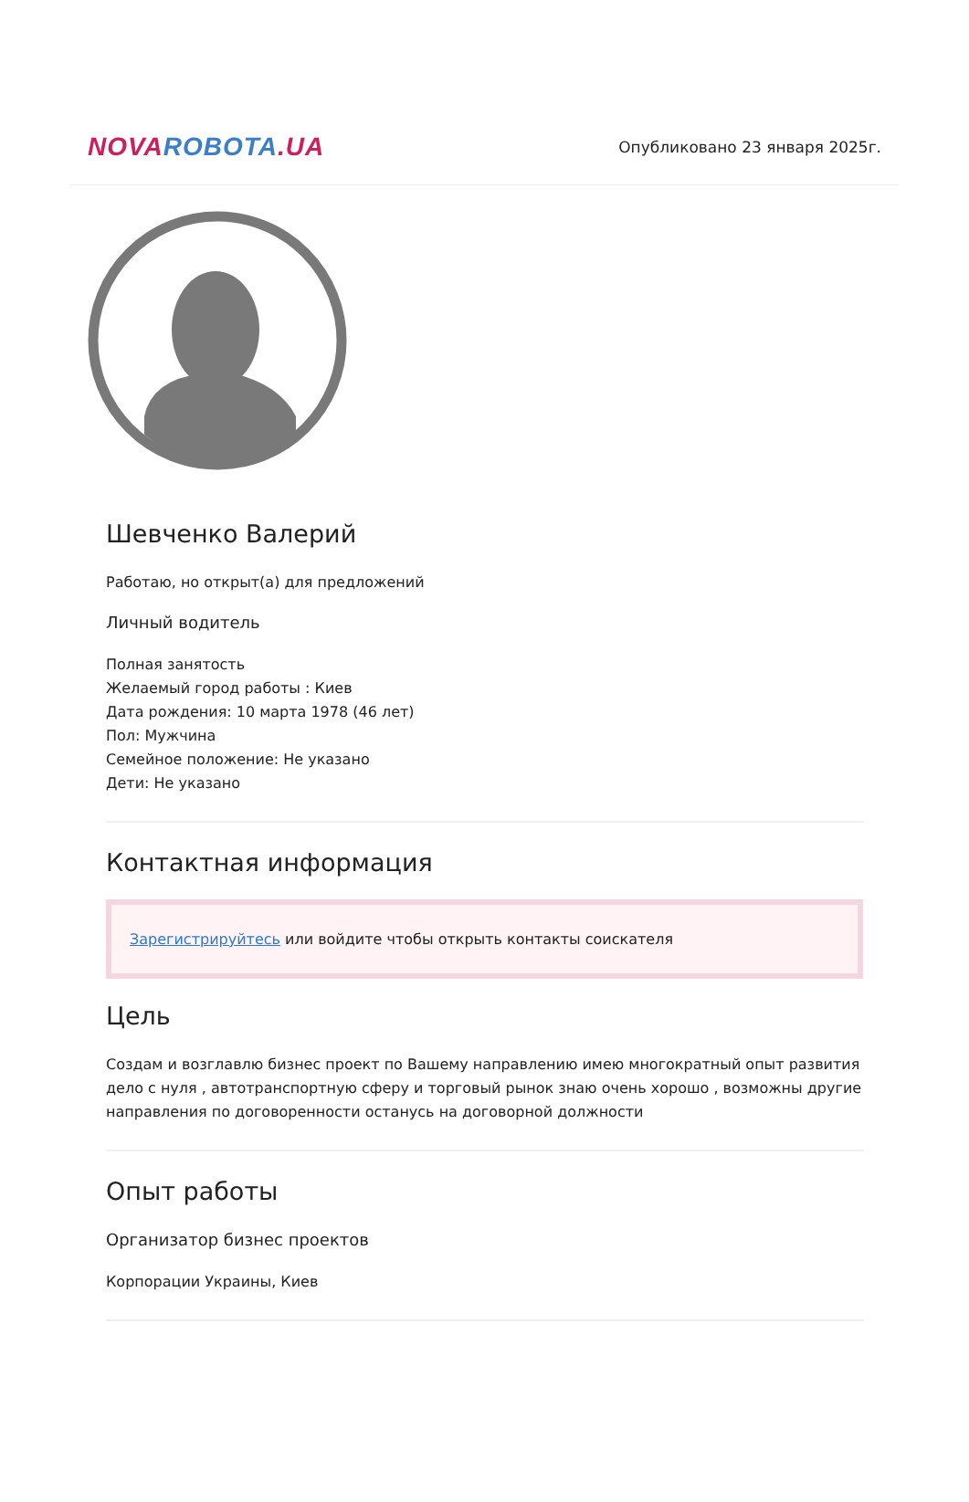NOVA ROBOTA.UA
Опубликовано 23 января 2025г.
Шевченко Валерий
Работаю, но открыт(а) для предложений
Личный водитель
Полная занятость
Желаемый город работы : Киев
Дата рождения: 10 марта 1978 (46 лет)
Пол: Мужчина
Семейное положение: Не указано
Дети: Не указано
Контактная информация
Зарегистрируйтесь или войдите чтобы открыть контакты соискателя
Цель
Создам и возглавлю бизнес проект по Вашему направлению имею многократный опыт развития дело с нуля , автотранспортную сферу и торговый рынок знаю очень хорошо , возможны другие направления по договоренности останусь на договорной должности
Опыт работы
Организатор бизнес проектов
Корпорации Украины, Киев